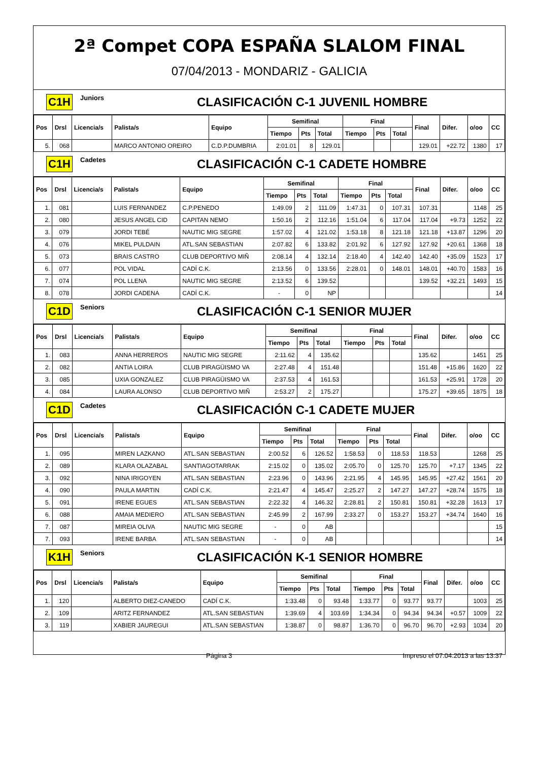2ª Compet COPA ESPAÑA SLALOM FINAL
07/04/2013 - MONDARIZ - GALICIA
C1H Juniors CLASIFICACIÓN C-1 JUVENIL HOMBRE
| Pos | Drsl | Licencia/s | Palista/s | Equipo | Semifinal | | | Final | | | Final | Difer. | o/oo | CC |
| --- | --- | --- | --- | --- | --- | --- | --- | --- | --- | --- | --- | --- | --- | --- |
| | | | | | Tiempo | Pts | Total | Tiempo | Pts | Total | | | | |
| 5. | 068 | | MARCO ANTONIO OREIRO | C.D.P.DUMBRIA | 2:01.01 | 8 | 129.01 | | | | 129.01 | +22.72 | 1380 | 17 |
C1H Cadetes CLASIFICACIÓN C-1 CADETE HOMBRE
| Pos | Drsl | Licencia/s | Palista/s | Equipo | Semifinal | | | Final | | | Final | Difer. | o/oo | CC |
| --- | --- | --- | --- | --- | --- | --- | --- | --- | --- | --- | --- | --- | --- | --- |
| | | | | | Tiempo | Pts | Total | Tiempo | Pts | Total | | | | |
| 1. | 081 | | LUIS FERNANDEZ | C.P.PENEDO | 1:49.09 | 2 | 111.09 | 1:47.31 | 0 | 107.31 | 107.31 | | 1148 | 25 |
| 2. | 080 | | JESUS ANGEL CID | CAPITAN NEMO | 1:50.16 | 2 | 112.16 | 1:51.04 | 6 | 117.04 | 117.04 | +9.73 | 1252 | 22 |
| 3. | 079 | | JORDI TEBÉ | NAUTIC MIG SEGRE | 1:57.02 | 4 | 121.02 | 1:53.18 | 8 | 121.18 | 121.18 | +13.87 | 1296 | 20 |
| 4. | 076 | | MIKEL PULDAIN | ATL.SAN SEBASTIAN | 2:07.82 | 6 | 133.82 | 2:01.92 | 6 | 127.92 | 127.92 | +20.61 | 1368 | 18 |
| 5. | 073 | | BRAIS CASTRO | CLUB DEPORTIVO MIÑ | 2:08.14 | 4 | 132.14 | 2:18.40 | 4 | 142.40 | 142.40 | +35.09 | 1523 | 17 |
| 6. | 077 | | POL VIDAL | CADÍ C.K. | 2:13.56 | 0 | 133.56 | 2:28.01 | 0 | 148.01 | 148.01 | +40.70 | 1583 | 16 |
| 7. | 074 | | POL LLENA | NAUTIC MIG SEGRE | 2:13.52 | 6 | 139.52 | | | | 139.52 | +32.21 | 1493 | 15 |
| 8. | 078 | | JORDI CADENA | CADÍ C.K. | - | 0 | NP | | | | | | | 14 |
C1D Seniors CLASIFICACIÓN C-1 SENIOR MUJER
| Pos | Drsl | Licencia/s | Palista/s | Equipo | Semifinal | | | Final | | | Final | Difer. | o/oo | CC |
| --- | --- | --- | --- | --- | --- | --- | --- | --- | --- | --- | --- | --- | --- | --- |
| | | | | | Tiempo | Pts | Total | Tiempo | Pts | Total | | | | |
| 1. | 083 | | ANNA HERREROS | NAUTIC MIG SEGRE | 2:11.62 | 4 | 135.62 | | | | 135.62 | | 1451 | 25 |
| 2. | 082 | | ANTIA LOIRA | CLUB PIRAGÜISMO VA | 2:27.48 | 4 | 151.48 | | | | 151.48 | +15.86 | 1620 | 22 |
| 3. | 085 | | UXIA GONZALEZ | CLUB PIRAGÜISMO VA | 2:37.53 | 4 | 161.53 | | | | 161.53 | +25.91 | 1728 | 20 |
| 4. | 084 | | LAURA ALONSO | CLUB DEPORTIVO MIÑ | 2:53.27 | 2 | 175.27 | | | | 175.27 | +39.65 | 1875 | 18 |
C1D Cadetes CLASIFICACIÓN C-1 CADETE MUJER
| Pos | Drsl | Licencia/s | Palista/s | Equipo | Semifinal | | | Final | | | Final | Difer. | o/oo | CC |
| --- | --- | --- | --- | --- | --- | --- | --- | --- | --- | --- | --- | --- | --- | --- |
| | | | | | Tiempo | Pts | Total | Tiempo | Pts | Total | | | | |
| 1. | 095 | | MIREN LAZKANO | ATL.SAN SEBASTIAN | 2:00.52 | 6 | 126.52 | 1:58.53 | 0 | 118.53 | 118.53 | | 1268 | 25 |
| 2. | 089 | | KLARA OLAZABAL | SANTIAGOTARRAK | 2:15.02 | 0 | 135.02 | 2:05.70 | 0 | 125.70 | 125.70 | +7.17 | 1345 | 22 |
| 3. | 092 | | NINA IRIGOYEN | ATL.SAN SEBASTIAN | 2:23.96 | 0 | 143.96 | 2:21.95 | 4 | 145.95 | 145.95 | +27.42 | 1561 | 20 |
| 4. | 090 | | PAULA MARTIN | CADÍ C.K. | 2:21.47 | 4 | 145.47 | 2:25.27 | 2 | 147.27 | 147.27 | +28.74 | 1575 | 18 |
| 5. | 091 | | IRENE EGUES | ATL.SAN SEBASTIAN | 2:22.32 | 4 | 146.32 | 2:28.81 | 2 | 150.81 | 150.81 | +32.28 | 1613 | 17 |
| 6. | 088 | | AMAIA MEDIERO | ATL.SAN SEBASTIAN | 2:45.99 | 2 | 167.99 | 2:33.27 | 0 | 153.27 | 153.27 | +34.74 | 1640 | 16 |
| 7. | 087 | | MIREIA OLIVA | NAUTIC MIG SEGRE | - | 0 | AB | | | | | | | 15 |
| 7. | 093 | | IRENE BARBA | ATL.SAN SEBASTIAN | - | 0 | AB | | | | | | | 14 |
K1H Seniors CLASIFICACIÓN K-1 SENIOR HOMBRE
| Pos | Drsl | Licencia/s | Palista/s | Equipo | Semifinal | | | Final | | | Final | Difer. | o/oo | CC |
| --- | --- | --- | --- | --- | --- | --- | --- | --- | --- | --- | --- | --- | --- | --- |
| | | | | | Tiempo | Pts | Total | Tiempo | Pts | Total | | | | |
| 1. | 120 | | ALBERTO DIEZ-CANEDO | CADÍ C.K. | 1:33.48 | 0 | 93.48 | 1:33.77 | 0 | 93.77 | 93.77 | | 1003 | 25 |
| 2. | 109 | | ARITZ FERNANDEZ | ATL.SAN SEBASTIAN | 1:39.69 | 4 | 103.69 | 1:34.34 | 0 | 94.34 | 94.34 | +0.57 | 1009 | 22 |
| 3. | 119 | | XABIER JAUREGUI | ATL.SAN SEBASTIAN | 1:38.87 | 0 | 98.87 | 1:36.70 | 0 | 96.70 | 96.70 | +2.93 | 1034 | 20 |
Página 3 Impreso el 07.04.2013 a las 13:37